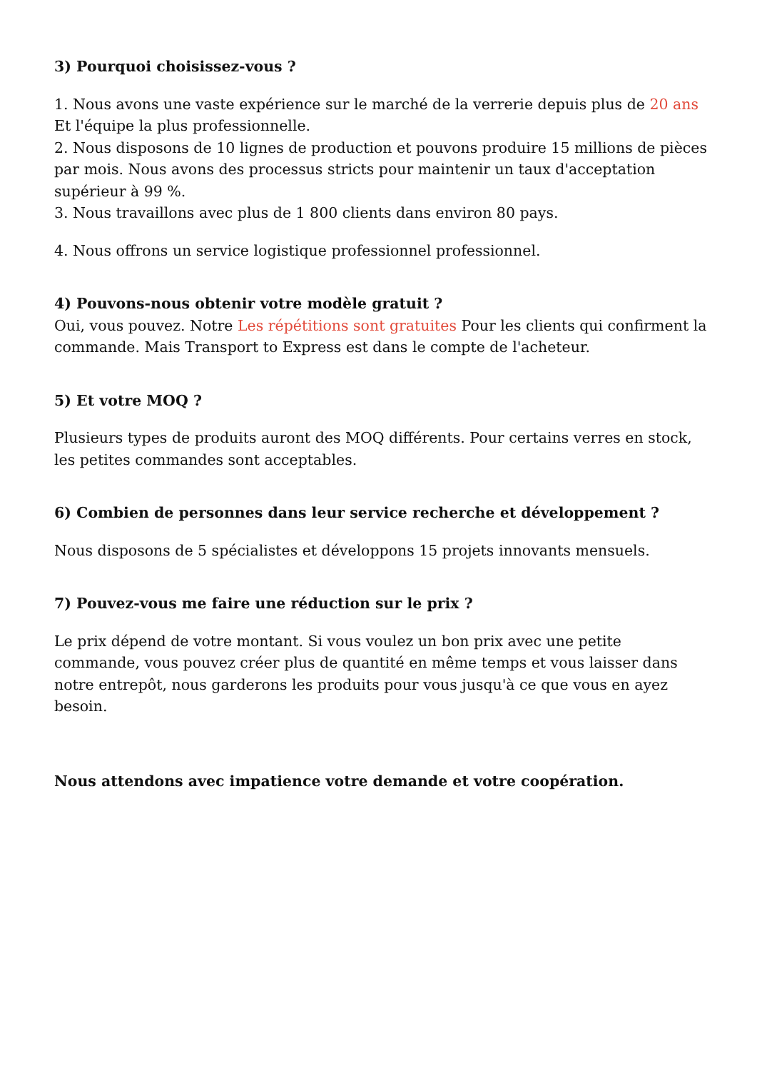3) Pourquoi choisissez-vous ?
1. Nous avons une vaste expérience sur le marché de la verrerie depuis plus de 20 ans Et l'équipe la plus professionnelle.
2. Nous disposons de 10 lignes de production et pouvons produire 15 millions de pièces par mois. Nous avons des processus stricts pour maintenir un taux d'acceptation supérieur à 99 %.
3. Nous travaillons avec plus de 1 800 clients dans environ 80 pays.
4. Nous offrons un service logistique professionnel professionnel.
4) Pouvons-nous obtenir votre modèle gratuit ?
Oui, vous pouvez. Notre Les répétitions sont gratuites Pour les clients qui confirment la commande. Mais Transport to Express est dans le compte de l'acheteur.
5) Et votre MOQ ?
Plusieurs types de produits auront des MOQ différents. Pour certains verres en stock, les petites commandes sont acceptables.
6) Combien de personnes dans leur service recherche et développement ?
Nous disposons de 5 spécialistes et développons 15 projets innovants mensuels.
7) Pouvez-vous me faire une réduction sur le prix ?
Le prix dépend de votre montant. Si vous voulez un bon prix avec une petite commande, vous pouvez créer plus de quantité en même temps et vous laisser dans notre entrepôt, nous garderons les produits pour vous jusqu'à ce que vous en ayez besoin.
Nous attendons avec impatience votre demande et votre coopération.